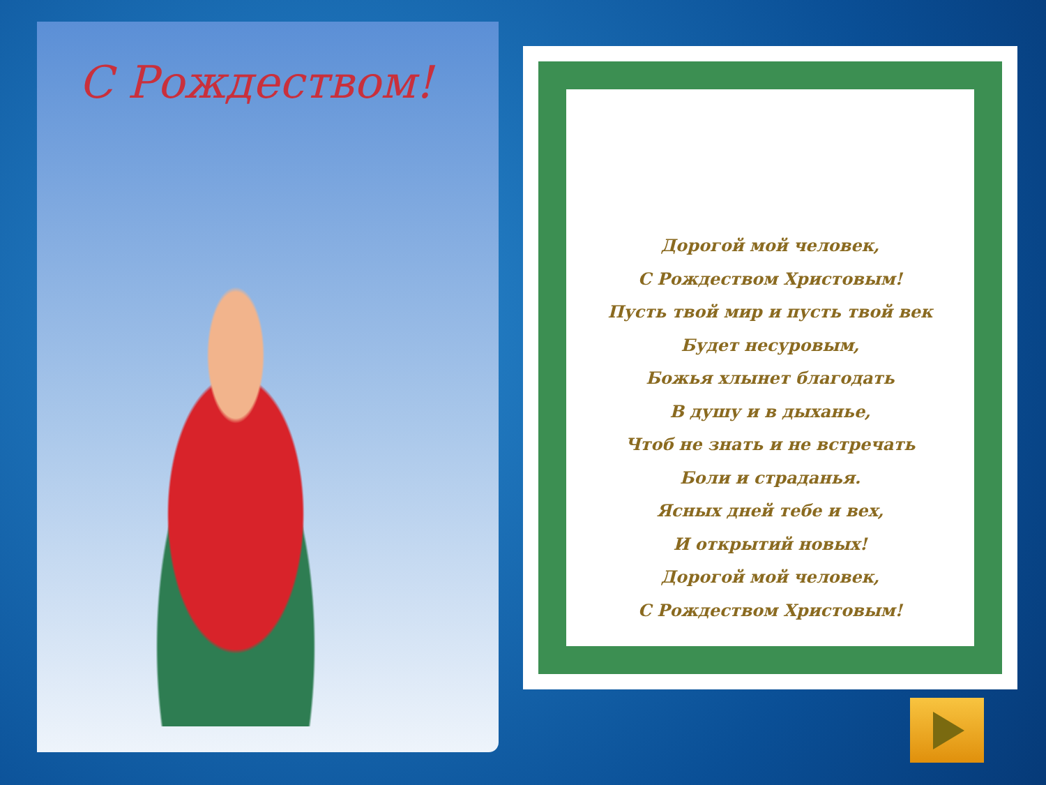С Рождеством!
Дорогой мой человек,
С Рождеством Христовым!
Пусть твой мир и пусть твой век
Будет несуровым,
Божья хлынет благодать
В душу и в дыханье,
Чтоб не знать и не встречать
Боли и страданья.
Ясных дней тебе и вех,
И открытий новых!
Дорогой мой человек,
С Рождеством Христовым!